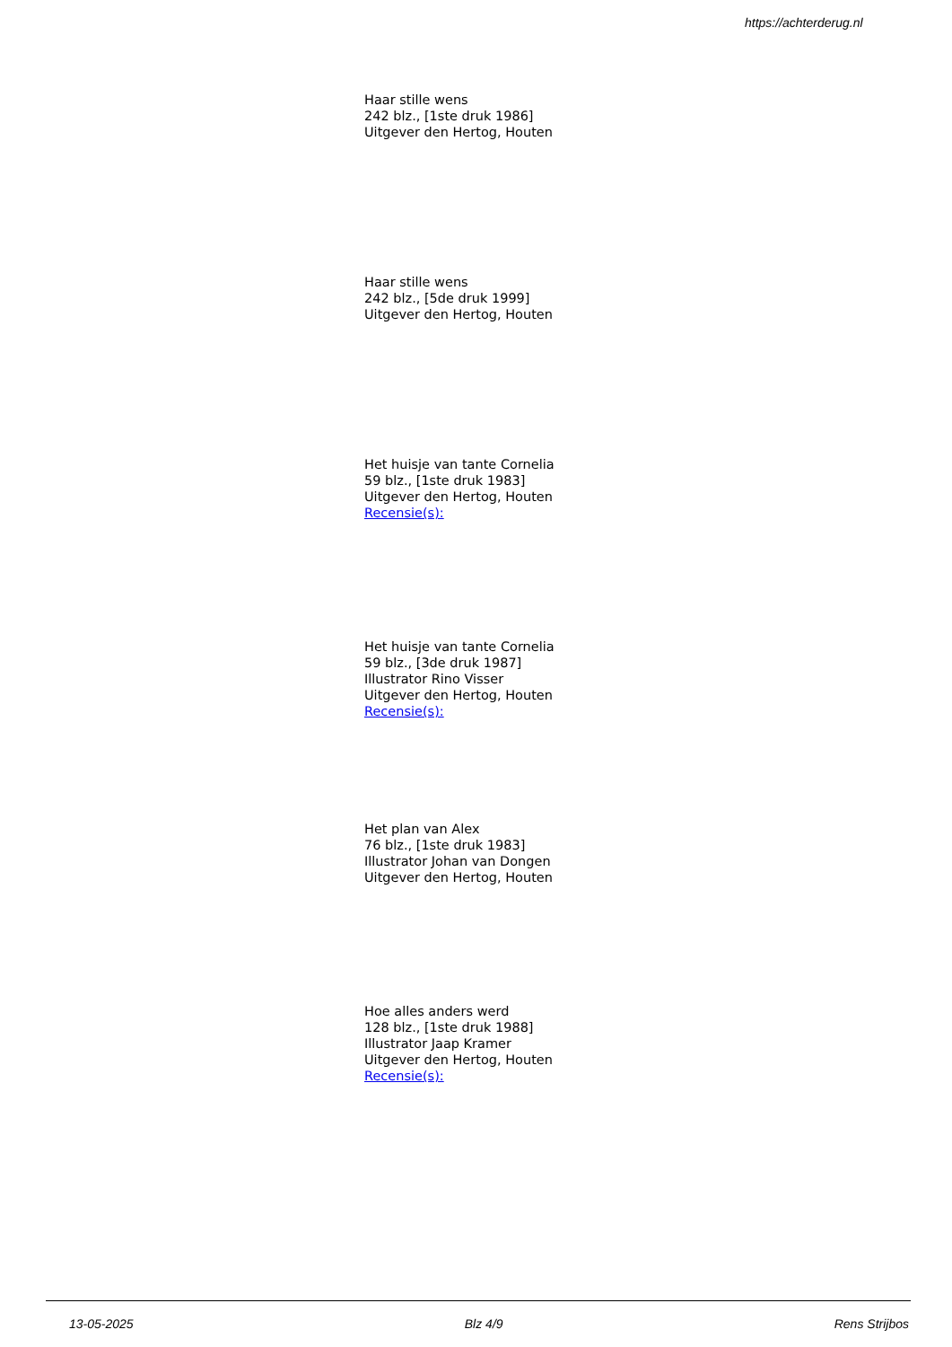https://achterderug.nl
Haar stille wens
242 blz., [1ste druk 1986]
Uitgever den Hertog, Houten
Haar stille wens
242 blz., [5de druk 1999]
Uitgever den Hertog, Houten
Het huisje van tante Cornelia
59 blz., [1ste druk 1983]
Uitgever den Hertog, Houten
Recensie(s):
Het huisje van tante Cornelia
59 blz., [3de druk 1987]
Illustrator Rino Visser
Uitgever den Hertog, Houten
Recensie(s):
Het plan van Alex
76 blz., [1ste druk 1983]
Illustrator Johan van Dongen
Uitgever den Hertog, Houten
Hoe alles anders werd
128 blz., [1ste druk 1988]
Illustrator Jaap Kramer
Uitgever den Hertog, Houten
Recensie(s):
13-05-2025 Blz 4/9 Rens Strijbos